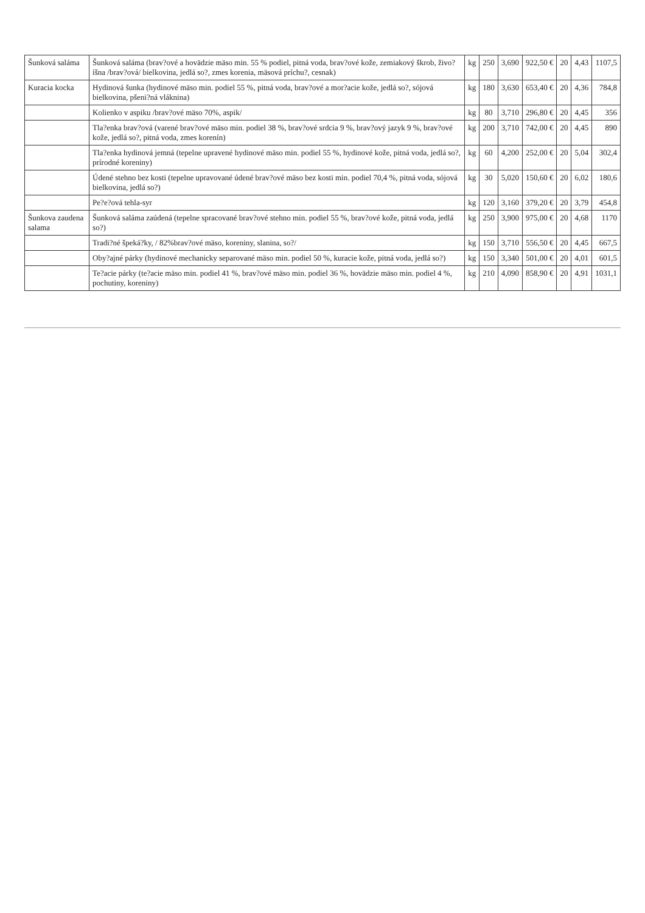| Šunková saláma | Šunková saláma (brav?ové a hovädzie mäso min. 55 % podiel, pitná voda, brav?ové kože, zemiakový škrob, živo?íšna /brav?ová/ bielkovina, jedlá so?, zmes korenia, mäsová príchu?, cesnak) | kg | 250 | 3,690 | 922,50 € | 20 | 4,43 | 1107,5 |
| Kuracia kocka | Hydinová šunka (hydinové mäso min. podiel 55 %, pitná voda, brav?ové a mor?acie kože, jedlá so?, sójová bielkovina, pšeni?ná vláknina) | kg | 180 | 3,630 | 653,40 € | 20 | 4,36 | 784,8 |
| | Kolienko v aspiku /brav?ové mäso 70%, aspik/ | kg | 80 | 3,710 | 296,80 € | 20 | 4,45 | 356 |
| | Tla?enka brav?ová (varené brav?ové mäso min. podiel 38 %, brav?ové srdcia 9 %, brav?ový jazyk 9 %, brav?ové kože, jedlá so?, pitná voda, zmes korenín) | kg | 200 | 3,710 | 742,00 € | 20 | 4,45 | 890 |
| | Tla?enka hydinová jemná (tepelne upravené hydinové mäso min. podiel 55 %, hydinové kože, pitná voda, jedlá so?, prírodné koreniny) | kg | 60 | 4,200 | 252,00 € | 20 | 5,04 | 302,4 |
| | Údené stehno bez kosti (tepelne upravované údené brav?ové mäso bez kosti min. podiel 70,4 %, pitná voda, sójová bielkovina, jedlá so?) | kg | 30 | 5,020 | 150,60 € | 20 | 6,02 | 180,6 |
| | Pe?e?ová tehla-syr | kg | 120 | 3,160 | 379,20 € | 20 | 3,79 | 454,8 |
| Šunkova zaudena salama | Šunková saláma zaúdená (tepelne spracované brav?ové stehno min. podiel 55 %, brav?ové kože, pitná voda, jedlá so?) | kg | 250 | 3,900 | 975,00 € | 20 | 4,68 | 1170 |
| | Tradi?né špeká?ky, / 82%brav?ové mäso, koreniny, slanina, so?/ | kg | 150 | 3,710 | 556,50 € | 20 | 4,45 | 667,5 |
| | Oby?ajné párky (hydinové mechanicky separované mäso min. podiel 50 %, kuracie kože, pitná voda, jedlá so?) | kg | 150 | 3,340 | 501,00 € | 20 | 4,01 | 601,5 |
| | Te?acie párky (te?acie mäso min. podiel 41 %, brav?ové mäso min. podiel 36 %, hovädzie mäso min. podiel 4 %, pochutiny, koreniny) | kg | 210 | 4,090 | 858,90 € | 20 | 4,91 | 1031,1 |